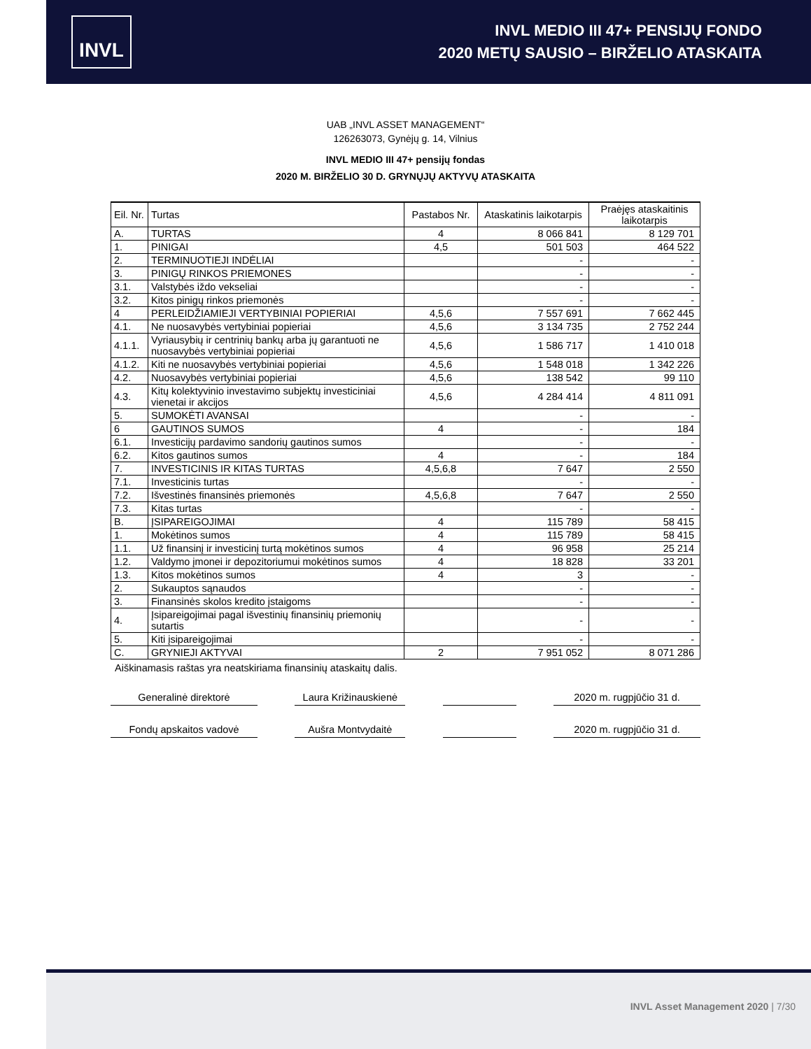INVL
INVL MEDIO III 47+ PENSIJŲ FONDO
2020 METŲ SAUSIO – BIRŽELIO ATASKAITA
UAB „INVL ASSET MANAGEMENT“
126263073, Gynėjų g. 14, Vilnius
INVL MEDIO III 47+ pensijų fondas
2020 M. BIRŽELIO 30 D. GRYNŲJŲ AKTYVŲ ATASKAITA
| Eil. Nr. | Turtas | Pastabos Nr. | Ataskatinis laikotarpis | Praėjęs ataskaitinis laikotarpis |
| --- | --- | --- | --- | --- |
| A. | TURTAS | 4 | 8 066 841 | 8 129 701 |
| 1. | PINIGAI | 4,5 | 501 503 | 464 522 |
| 2. | TERMINUOTIEJI INDĖLIAI | | - | - |
| 3. | PINIGŲ RINKOS PRIEMONES | | - | - |
| 3.1. | Valstybės iždo vekseliai | | - | - |
| 3.2. | Kitos pinigų rinkos priemonės | | - | - |
| 4 | PERLEIDŽIAMIEJI VERTYBINIAI POPIERIAI | 4,5,6 | 7 557 691 | 7 662 445 |
| 4.1. | Ne nuosavybės vertybiniai popieriai | 4,5,6 | 3 134 735 | 2 752 244 |
| 4.1.1. | Vyriausybių ir centrinių bankų arba jų garantuoti ne nuosavybės vertybiniai popieriai | 4,5,6 | 1 586 717 | 1 410 018 |
| 4.1.2. | Kiti ne nuosavybės vertybiniai popieriai | 4,5,6 | 1 548 018 | 1 342 226 |
| 4.2. | Nuosavybės vertybiniai popieriai | 4,5,6 | 138 542 | 99 110 |
| 4.3. | Kitų kolektyvinio investavimo subjektų investiciniai vienetai ir akcijos | 4,5,6 | 4 284 414 | 4 811 091 |
| 5. | SUMOKĖTI AVANSAI | | - | - |
| 6 | GAUTINOS SUMOS | 4 | - | 184 |
| 6.1. | Investicijų pardavimo sandorių gautinos sumos | | - | - |
| 6.2. | Kitos gautinos sumos | 4 | - | 184 |
| 7. | INVESTICINIS IR KITAS TURTAS | 4,5,6,8 | 7 647 | 2 550 |
| 7.1. | Investicinis turtas | | - | - |
| 7.2. | Išvestinės finansinės priemonės | 4,5,6,8 | 7 647 | 2 550 |
| 7.3. | Kitas turtas | | - | - |
| B. | ĮSIPAREIGOJIMAI | 4 | 115 789 | 58 415 |
| 1. | Mokėtinos sumos | 4 | 115 789 | 58 415 |
| 1.1. | Už finansinį ir investicinį turtą mokėtinos sumos | 4 | 96 958 | 25 214 |
| 1.2. | Valdymo įmonei ir depozitoriumui mokėtinos sumos | 4 | 18 828 | 33 201 |
| 1.3. | Kitos mokėtinos sumos | 4 | 3 | - |
| 2. | Sukauptos sąnaudos | | - | - |
| 3. | Finansinės skolos kredito įstaigoms | | - | - |
| 4. | Įsipareigojimai pagal išvestinių finansinių priemonių sutartis | | - | - |
| 5. | Kiti įsipareigojimai | | - | - |
| C. | GRYNIEJI AKTYVAI | 2 | 7 951 052 | 8 071 286 |
Aiškinamasis raštas yra neatskiriama finansinių ataskaitų dalis.
Generalinė direktorė Laura Križinauskienė
2020 m. rugpjūčio 31 d.
Fondų apskaitos vadovė Aušra Montvydaitė 2020 m. rugpjūčio 31 d.
INVL Asset Management 2020 | 7/30